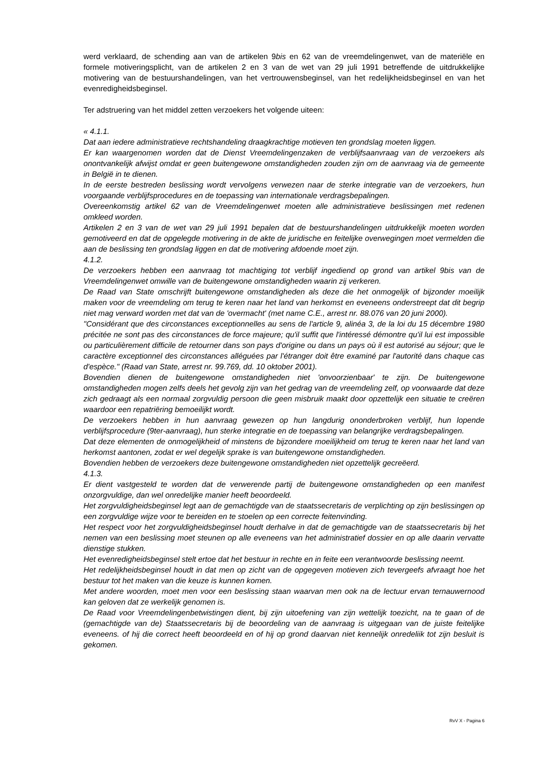werd verklaard, de schending aan van de artikelen 9bis en 62 van de vreemdelingenwet, van de materiële en formele motiveringsplicht, van de artikelen 2 en 3 van de wet van 29 juli 1991 betreffende de uitdrukkelijke motivering van de bestuurshandelingen, van het vertrouwensbeginsel, van het redelijkheidsbeginsel en van het evenredigheidsbeginsel.
Ter adstruering van het middel zetten verzoekers het volgende uiteen:
« 4.1.1.
Dat aan iedere administratieve rechtshandeling draagkrachtige motieven ten grondslag moeten liggen.
Er kan waargenomen worden dat de Dienst Vreemdelingenzaken de verblijfsaanvraag van de verzoekers als onontvankelijk afwijst omdat er geen buitengewone omstandigheden zouden zijn om de aanvraag via de gemeente in België in te dienen.
In de eerste bestreden beslissing wordt vervolgens verwezen naar de sterke integratie van de verzoekers, hun voorgaande verblijfsprocedures en de toepassing van internationale verdragsbepalingen.
Overeenkomstig artikel 62 van de Vreemdelingenwet moeten alle administratieve beslissingen met redenen omkleed worden.
Artikelen 2 en 3 van de wet van 29 juli 1991 bepalen dat de bestuurshandelingen uitdrukkelijk moeten worden gemotiveerd en dat de opgelegde motivering in de akte de juridische en feitelijke overwegingen moet vermelden die aan de beslissing ten grondslag liggen en dat de motivering afdoende moet zijn.
4.1.2.
De verzoekers hebben een aanvraag tot machtiging tot verblijf ingediend op grond van artikel 9bis van de Vreemdelingenwet omwille van de buitengewone omstandigheden waarin zij verkeren.
De Raad van State omschrijft buitengewone omstandigheden als deze die het onmogelijk of bijzonder moeilijk maken voor de vreemdeling om terug te keren naar het land van herkomst en eveneens onderstreept dat dit begrip niet mag verward worden met dat van de 'overmacht' (met name C.E., arrest nr. 88.076 van 20 juni 2000).
"Considérant que des circonstances exceptionnelles au sens de l'article 9, alinéa 3, de la loi du 15 décembre 1980 précitée ne sont pas des circonstances de force majeure; qu'il suffit que l'intéressé démontre qu'il lui est impossible ou particulièrement difficile de retourner dans son pays d'origine ou dans un pays où il est autorisé au séjour; que le caractère exceptionnel des circonstances alléguées par l'étranger doit être examiné par l'autorité dans chaque cas d'espèce." (Raad van State, arrest nr. 99.769, dd. 10 oktober 2001).
Bovendien dienen de buitengewone omstandigheden niet 'onvoorzienbaar' te zijn. De buitengewone omstandigheden mogen zelfs deels het gevolg zijn van het gedrag van de vreemdeling zelf, op voorwaarde dat deze zich gedraagt als een normaal zorgvuldig persoon die geen misbruik maakt door opzettelijk een situatie te creëren waardoor een repatriëring bemoeilijkt wordt.
De verzoekers hebben in hun aanvraag gewezen op hun langdurig ononderbroken verblijf, hun lopende verblijfsprocedure (9ter-aanvraag), hun sterke integratie en de toepassing van belangrijke verdragsbepalingen.
Dat deze elementen de onmogelijkheid of minstens de bijzondere moeilijkheid om terug te keren naar het land van herkomst aantonen, zodat er wel degelijk sprake is van buitengewone omstandigheden.
Bovendien hebben de verzoekers deze buitengewone omstandigheden niet opzettelijk gecreëerd.
4.1.3.
Er dient vastgesteld te worden dat de verwerende partij de buitengewone omstandigheden op een manifest onzorgvuldige, dan wel onredelijke manier heeft beoordeeld.
Het zorgvuldigheidsbeginsel legt aan de gemachtigde van de staatssecretaris de verplichting op zijn beslissingen op een zorgvuldige wijze voor te bereiden en te stoelen op een correcte feitenvinding.
Het respect voor het zorgvuldigheidsbeginsel houdt derhalve in dat de gemachtigde van de staatssecretaris bij het nemen van een beslissing moet steunen op alle eveneens van het administratief dossier en op alle daarin vervatte dienstige stukken.
Het evenredigheidsbeginsel stelt ertoe dat het bestuur in rechte en in feite een verantwoorde beslissing neemt.
Het redelijkheidsbeginsel houdt in dat men op zicht van de opgegeven motieven zich tevergeefs afvraagt hoe het bestuur tot het maken van die keuze is kunnen komen.
Met andere woorden, moet men voor een beslissing staan waarvan men ook na de lectuur ervan ternauwernood kan geloven dat ze werkelijk genomen is.
De Raad voor Vreemdelingenbetwistingen dient, bij zijn uitoefening van zijn wettelijk toezicht, na te gaan of de (gemachtigde van de) Staatssecretaris bij de beoordeling van de aanvraag is uitgegaan van de juiste feitelijke eveneens. of hij die correct heeft beoordeeld en of hij op grond daarvan niet kennelijk onredeliik tot zijn besluit is gekomen.
RvV X - Pagina 6